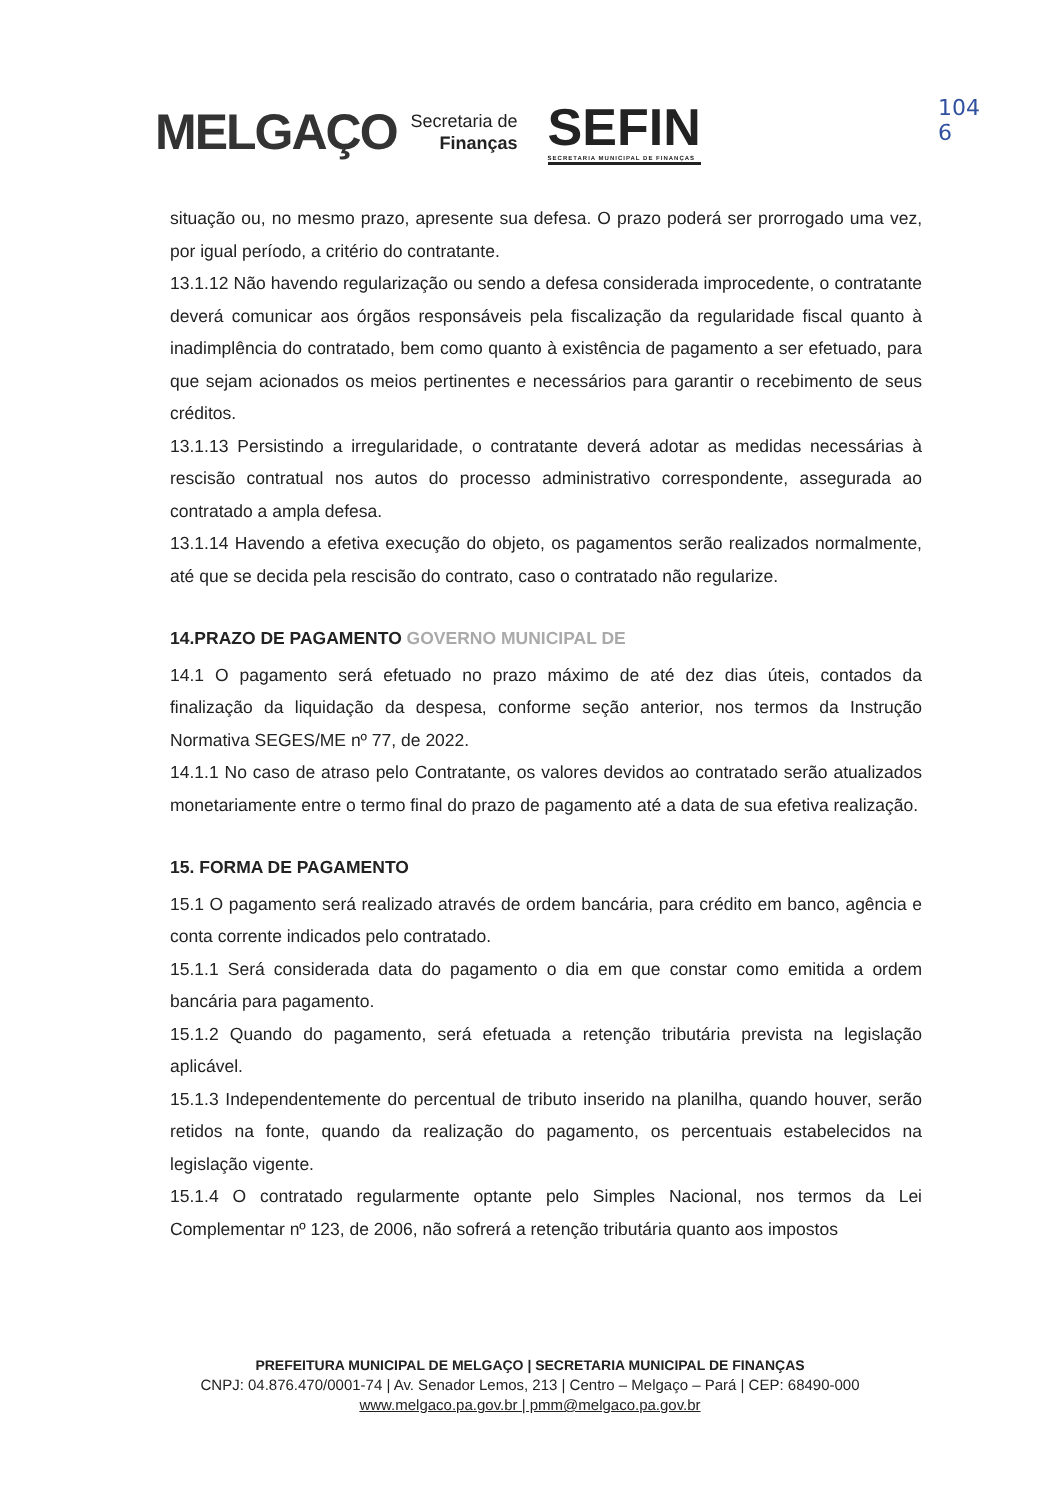MELGAÇO Secretaria de
Finanças SEFIN
SECRETARIA MUNICIPAL DE FINANÇAS
104
6
situação ou, no mesmo prazo, apresente sua defesa. O prazo poderá ser prorrogado uma vez, por igual período, a critério do contratante.
13.1.12 Não havendo regularização ou sendo a defesa considerada improcedente, o contratante deverá comunicar aos órgãos responsáveis pela fiscalização da regularidade fiscal quanto à inadimplência do contratado, bem como quanto à existência de pagamento a ser efetuado, para que sejam acionados os meios pertinentes e necessários para garantir o recebimento de seus créditos.
13.1.13 Persistindo a irregularidade, o contratante deverá adotar as medidas necessárias à rescisão contratual nos autos do processo administrativo correspondente, assegurada ao contratado a ampla defesa.
13.1.14 Havendo a efetiva execução do objeto, os pagamentos serão realizados normalmente, até que se decida pela rescisão do contrato, caso o contratado não regularize.
14.PRAZO DE PAGAMENTO GOVERNO MUNICIPAL DE
14.1 O pagamento será efetuado no prazo máximo de até dez dias úteis, contados da finalização da liquidação da despesa, conforme seção anterior, nos termos da Instrução Normativa SEGES/ME nº 77, de 2022.
14.1.1 No caso de atraso pelo Contratante, os valores devidos ao contratado serão atualizados monetariamente entre o termo final do prazo de pagamento até a data de sua efetiva realização.
15. FORMA DE PAGAMENTO
15.1 O pagamento será realizado através de ordem bancária, para crédito em banco, agência e conta corrente indicados pelo contratado.
15.1.1 Será considerada data do pagamento o dia em que constar como emitida a ordem bancária para pagamento.
15.1.2 Quando do pagamento, será efetuada a retenção tributária prevista na legislação aplicável.
15.1.3 Independentemente do percentual de tributo inserido na planilha, quando houver, serão retidos na fonte, quando da realização do pagamento, os percentuais estabelecidos na legislação vigente.
15.1.4 O contratado regularmente optante pelo Simples Nacional, nos termos da Lei Complementar nº 123, de 2006, não sofrerá a retenção tributária quanto aos impostos
PREFEITURA MUNICIPAL DE MELGAÇO | SECRETARIA MUNICIPAL DE FINANÇAS
CNPJ: 04.876.470/0001-74 | Av. Senador Lemos, 213 | Centro – Melgaço – Pará | CEP: 68490-000
www.melgaco.pa.gov.br | pmm@melgaco.pa.gov.br